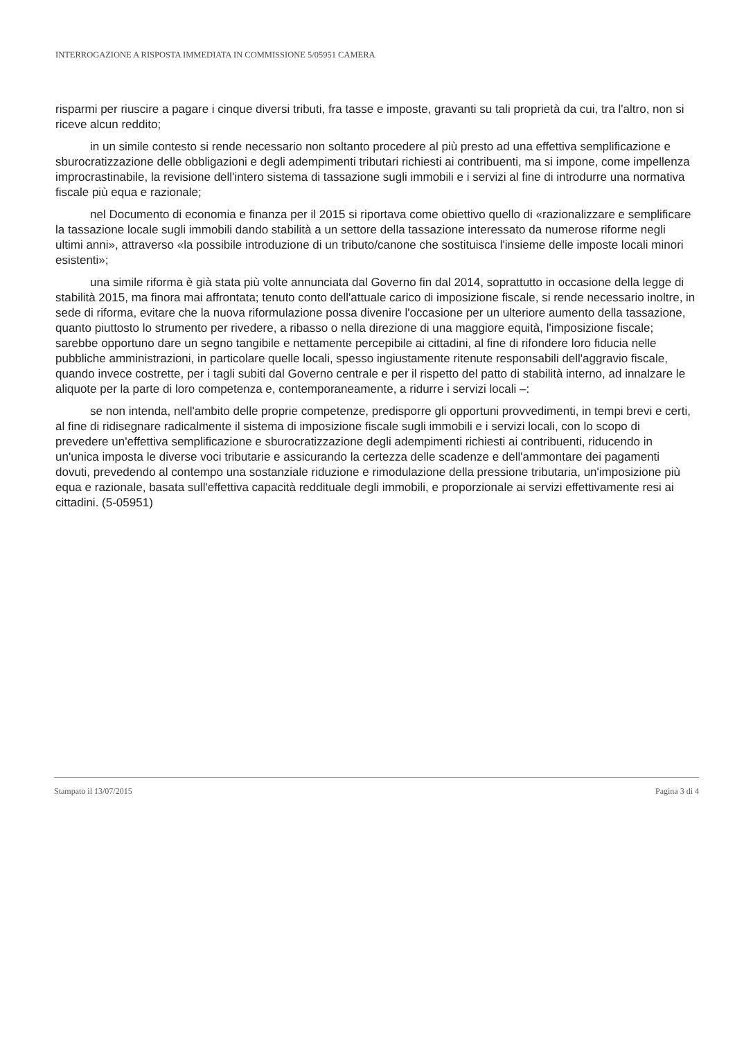INTERROGAZIONE A RISPOSTA IMMEDIATA IN COMMISSIONE 5/05951 CAMERA
risparmi per riuscire a pagare i cinque diversi tributi, fra tasse e imposte, gravanti su tali proprietà da cui, tra l'altro, non si riceve alcun reddito;
in un simile contesto si rende necessario non soltanto procedere al più presto ad una effettiva semplificazione e sburocratizzazione delle obbligazioni e degli adempimenti tributari richiesti ai contribuenti, ma si impone, come impellenza improcrastinabile, la revisione dell'intero sistema di tassazione sugli immobili e i servizi al fine di introdurre una normativa fiscale più equa e razionale;
nel Documento di economia e finanza per il 2015 si riportava come obiettivo quello di «razionalizzare e semplificare la tassazione locale sugli immobili dando stabilità a un settore della tassazione interessato da numerose riforme negli ultimi anni», attraverso «la possibile introduzione di un tributo/canone che sostituisca l'insieme delle imposte locali minori esistenti»;
una simile riforma è già stata più volte annunciata dal Governo fin dal 2014, soprattutto in occasione della legge di stabilità 2015, ma finora mai affrontata; tenuto conto dell'attuale carico di imposizione fiscale, si rende necessario inoltre, in sede di riforma, evitare che la nuova riformulazione possa divenire l'occasione per un ulteriore aumento della tassazione, quanto piuttosto lo strumento per rivedere, a ribasso o nella direzione di una maggiore equità, l'imposizione fiscale; sarebbe opportuno dare un segno tangibile e nettamente percepibile ai cittadini, al fine di rifondere loro fiducia nelle pubbliche amministrazioni, in particolare quelle locali, spesso ingiustamente ritenute responsabili dell'aggravio fiscale, quando invece costrette, per i tagli subiti dal Governo centrale e per il rispetto del patto di stabilità interno, ad innalzare le aliquote per la parte di loro competenza e, contemporaneamente, a ridurre i servizi locali –:
se non intenda, nell'ambito delle proprie competenze, predisporre gli opportuni provvedimenti, in tempi brevi e certi, al fine di ridisegnare radicalmente il sistema di imposizione fiscale sugli immobili e i servizi locali, con lo scopo di prevedere un'effettiva semplificazione e sburocratizzazione degli adempimenti richiesti ai contribuenti, riducendo in un'unica imposta le diverse voci tributarie e assicurando la certezza delle scadenze e dell'ammontare dei pagamenti dovuti, prevedendo al contempo una sostanziale riduzione e rimodulazione della pressione tributaria, un'imposizione più equa e razionale, basata sull'effettiva capacità reddituale degli immobili, e proporzionale ai servizi effettivamente resi ai cittadini. (5-05951)
Stampato il 13/07/2015 Pagina 3 di 4